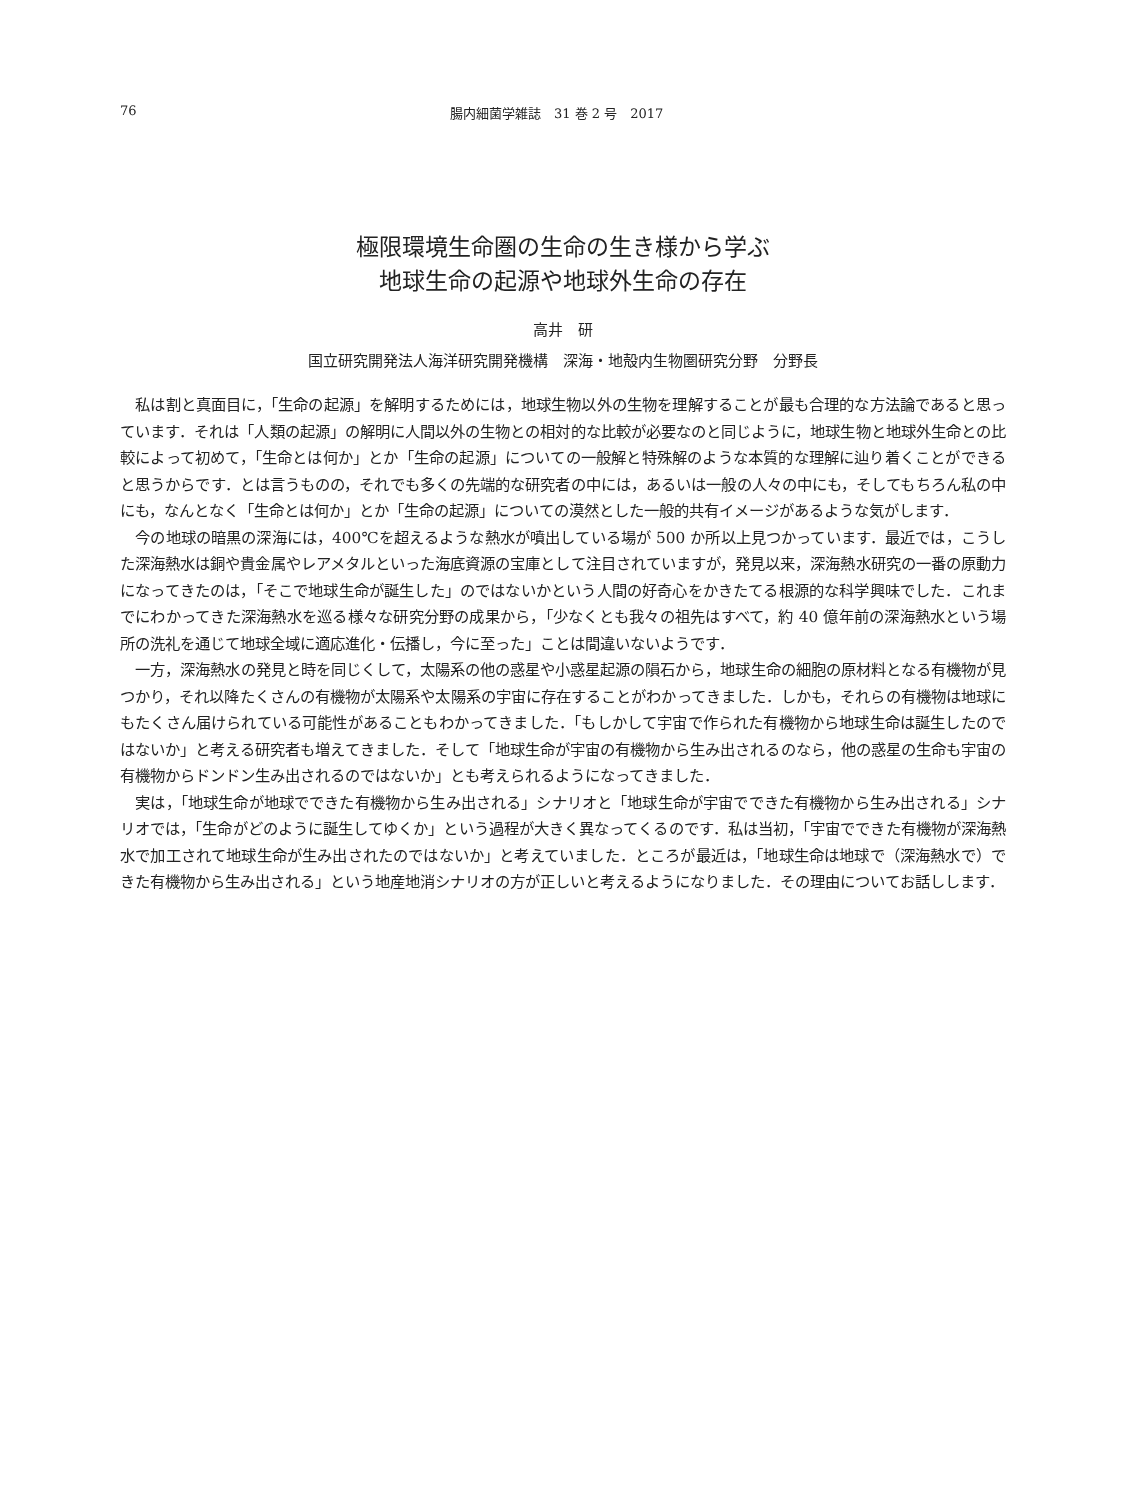76 腸内細菌学雑誌　31 巻 2 号　2017
極限環境生命圏の生命の生き様から学ぶ
地球生命の起源や地球外生命の存在
高井　研
国立研究開発法人海洋研究開発機構　深海・地殻内生物圏研究分野　分野長
私は割と真面目に，「生命の起源」を解明するためには，地球生物以外の生物を理解することが最も合理的な方法論であると思っています．それは「人類の起源」の解明に人間以外の生物との相対的な比較が必要なのと同じように，地球生物と地球外生命との比較によって初めて，「生命とは何か」とか「生命の起源」についての一般解と特殊解のような本質的な理解に辿り着くことができると思うからです．とは言うものの，それでも多くの先端的な研究者の中には，あるいは一般の人々の中にも，そしてもちろん私の中にも，なんとなく「生命とは何か」とか「生命の起源」についての漠然とした一般的共有イメージがあるような気がします．
今の地球の暗黒の深海には，400℃を超えるような熱水が噴出している場が 500 か所以上見つかっています．最近では，こうした深海熱水は銅や貴金属やレアメタルといった海底資源の宝庫として注目されていますが，発見以来，深海熱水研究の一番の原動力になってきたのは，「そこで地球生命が誕生した」のではないかという人間の好奇心をかきたてる根源的な科学興味でした．これまでにわかってきた深海熱水を巡る様々な研究分野の成果から，「少なくとも我々の祖先はすべて，約 40 億年前の深海熱水という場所の洗礼を通じて地球全域に適応進化・伝播し，今に至った」ことは間違いないようです．
一方，深海熱水の発見と時を同じくして，太陽系の他の惑星や小惑星起源の隕石から，地球生命の細胞の原材料となる有機物が見つかり，それ以降たくさんの有機物が太陽系や太陽系の宇宙に存在することがわかってきました．しかも，それらの有機物は地球にもたくさん届けられている可能性があることもわかってきました．「もしかして宇宙で作られた有機物から地球生命は誕生したのではないか」と考える研究者も増えてきました．そして「地球生命が宇宙の有機物から生み出されるのなら，他の惑星の生命も宇宙の有機物からドンドン生み出されるのではないか」とも考えられるようになってきました．
実は，「地球生命が地球でできた有機物から生み出される」シナリオと「地球生命が宇宙でできた有機物から生み出される」シナリオでは，「生命がどのように誕生してゆくか」という過程が大きく異なってくるのです．私は当初，「宇宙でできた有機物が深海熱水で加工されて地球生命が生み出されたのではないか」と考えていました．ところが最近は，「地球生命は地球で（深海熱水で）できた有機物から生み出される」という地産地消シナリオの方が正しいと考えるようになりました．その理由についてお話しします．